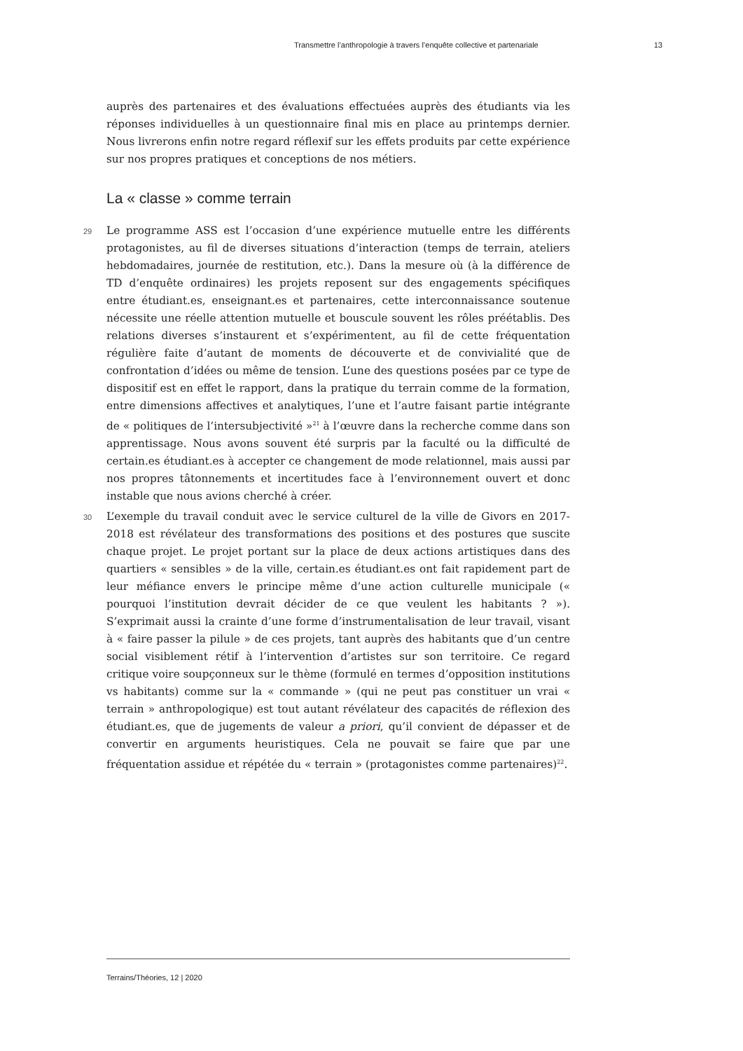Transmettre l’anthropologie à travers l’enquête collective et partenariale 13
auprès des partenaires et des évaluations effectuées auprès des étudiants via les réponses individuelles à un questionnaire final mis en place au printemps dernier. Nous livrerons enfin notre regard réflexif sur les effets produits par cette expérience sur nos propres pratiques et conceptions de nos métiers.
La « classe » comme terrain
29 Le programme ASS est l’occasion d’une expérience mutuelle entre les différents protagonistes, au fil de diverses situations d’interaction (temps de terrain, ateliers hebdomadaires, journée de restitution, etc.). Dans la mesure où (à la différence de TD d’enquête ordinaires) les projets reposent sur des engagements spécifiques entre étudiant.es, enseignant.es et partenaires, cette interconnaissance soutenue nécessite une réelle attention mutuelle et bouscule souvent les rôles préétablis. Des relations diverses s’instaurent et s’expérimentent, au fil de cette fréquentation régulière faite d’autant de moments de découverte et de convivialité que de confrontation d’idées ou même de tension. L’une des questions posées par ce type de dispositif est en effet le rapport, dans la pratique du terrain comme de la formation, entre dimensions affectives et analytiques, l’une et l’autre faisant partie intégrante de « politiques de l’intersubjectivité »<sup>21</sup> à l’œuvre dans la recherche comme dans son apprentissage. Nous avons souvent été surpris par la faculté ou la difficulté de certain.es étudiant.es à accepter ce changement de mode relationnel, mais aussi par nos propres tâtonnements et incertitudes face à l’environnement ouvert et donc instable que nous avions cherché à créer.
30 L’exemple du travail conduit avec le service culturel de la ville de Givors en 2017-2018 est révélateur des transformations des positions et des postures que suscite chaque projet. Le projet portant sur la place de deux actions artistiques dans des quartiers « sensibles » de la ville, certain.es étudiant.es ont fait rapidement part de leur méfiance envers le principe même d’une action culturelle municipale (« pourquoi l’institution devrait décider de ce que veulent les habitants ? »). S’exprimait aussi la crainte d’une forme d’instrumentalisation de leur travail, visant à « faire passer la pilule » de ces projets, tant auprès des habitants que d’un centre social visiblement rétif à l’intervention d’artistes sur son territoire. Ce regard critique voire soupçonneux sur le thème (formulé en termes d’opposition institutions vs habitants) comme sur la « commande » (qui ne peut pas constituer un vrai « terrain » anthropologique) est tout autant révélateur des capacités de réflexion des étudiant.es, que de jugements de valeur a priori, qu’il convient de dépasser et de convertir en arguments heuristiques. Cela ne pouvait se faire que par une fréquentation assidue et répétée du « terrain » (protagonistes comme partenaires)<sup>22</sup>.
Terrains/Théories, 12 | 2020